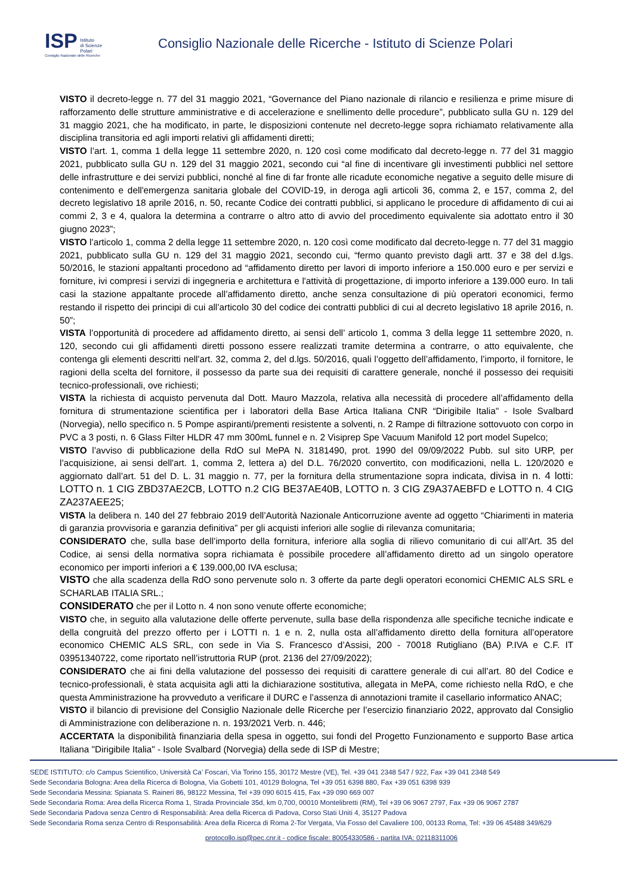ISP Istituto
di Scienze
Polari
Consiglio Nazionale delle Ricerche
Consiglio Nazionale delle Ricerche - Istituto di Scienze Polari
VISTO il decreto-legge n. 77 del 31 maggio 2021, “Governance del Piano nazionale di rilancio e resilienza e prime misure di rafforzamento delle strutture amministrative e di accelerazione e snellimento delle procedure”, pubblicato sulla GU n. 129 del 31 maggio 2021, che ha modificato, in parte, le disposizioni contenute nel decreto-legge sopra richiamato relativamente alla disciplina transitoria ed agli importi relativi gli affidamenti diretti;
VISTO l’art. 1, comma 1 della legge 11 settembre 2020, n. 120 così come modificato dal decreto-legge n. 77 del 31 maggio 2021, pubblicato sulla GU n. 129 del 31 maggio 2021, secondo cui “al fine di incentivare gli investimenti pubblici nel settore delle infrastrutture e dei servizi pubblici, nonché al fine di far fronte alle ricadute economiche negative a seguito delle misure di contenimento e dell'emergenza sanitaria globale del COVID-19, in deroga agli articoli 36, comma 2, e 157, comma 2, del decreto legislativo 18 aprile 2016, n. 50, recante Codice dei contratti pubblici, si applicano le procedure di affidamento di cui ai commi 2, 3 e 4, qualora la determina a contrarre o altro atto di avvio del procedimento equivalente sia adottato entro il 30 giugno 2023”;
VISTO l’articolo 1, comma 2 della legge 11 settembre 2020, n. 120 così come modificato dal decreto-legge n. 77 del 31 maggio 2021, pubblicato sulla GU n. 129 del 31 maggio 2021, secondo cui, “fermo quanto previsto dagli artt. 37 e 38 del d.lgs. 50/2016, le stazioni appaltanti procedono ad “affidamento diretto per lavori di importo inferiore a 150.000 euro e per servizi e forniture, ivi compresi i servizi di ingegneria e architettura e l'attività di progettazione, di importo inferiore a 139.000 euro. In tali casi la stazione appaltante procede all’affidamento diretto, anche senza consultazione di più operatori economici, fermo restando il rispetto dei principi di cui all’articolo 30 del codice dei contratti pubblici di cui al decreto legislativo 18 aprile 2016, n. 50”;
VISTA l’opportunità di procedere ad affidamento diretto, ai sensi dell’ articolo 1, comma 3 della legge 11 settembre 2020, n. 120, secondo cui gli affidamenti diretti possono essere realizzati tramite determina a contrarre, o atto equivalente, che contenga gli elementi descritti nell'art. 32, comma 2, del d.lgs. 50/2016, quali l’oggetto dell’affidamento, l’importo, il fornitore, le ragioni della scelta del fornitore, il possesso da parte sua dei requisiti di carattere generale, nonché il possesso dei requisiti tecnico-professionali, ove richiesti;
VISTA la richiesta di acquisto pervenuta dal Dott. Mauro Mazzola, relativa alla necessità di procedere all’affidamento della fornitura di strumentazione scientifica per i laboratori della Base Artica Italiana CNR “Dirigibile Italia" - Isole Svalbard (Norvegia), nello specifico n. 5 Pompe aspiranti/prementi resistente a solventi, n. 2 Rampe di filtrazione sottovuoto con corpo in PVC a 3 posti, n. 6 Glass Filter HLDR 47 mm 300mL funnel e n. 2 Visiprep Spe Vacuum Manifold 12 port model Supelco;
VISTO l’avviso di pubblicazione della RdO sul MePA N. 3181490, prot. 1990 del 09/09/2022 Pubb. sul sito URP, per l’acquisizione, ai sensi dell'art. 1, comma 2, lettera a) del D.L. 76/2020 convertito, con modificazioni, nella L. 120/2020 e aggiornato dall’art. 51 del D. L. 31 maggio n. 77, per la fornitura della strumentazione sopra indicata, divisa in n. 4 lotti: LOTTO n. 1 CIG ZBD37AE2CB, LOTTO n.2 CIG BE37AE40B, LOTTO n. 3 CIG Z9A37AEBFD e LOTTO n. 4 CIG ZA237AEE25;
VISTA la delibera n. 140 del 27 febbraio 2019 dell’Autorità Nazionale Anticorruzione avente ad oggetto “Chiarimenti in materia di garanzia provvisoria e garanzia definitiva” per gli acquisti inferiori alle soglie di rilevanza comunitaria;
CONSIDERATO che, sulla base dell’importo della fornitura, inferiore alla soglia di rilievo comunitario di cui all’Art. 35 del Codice, ai sensi della normativa sopra richiamata è possibile procedere all’affidamento diretto ad un singolo operatore economico per importi inferiori a € 139.000,00 IVA esclusa;
VISTO che alla scadenza della RdO sono pervenute solo n. 3 offerte da parte degli operatori economici CHEMIC ALS SRL e SCHARLAB ITALIA SRL.;
CONSIDERATO che per il Lotto n. 4 non sono venute offerte economiche;
VISTO che, in seguito alla valutazione delle offerte pervenute, sulla base della rispondenza alle specifiche tecniche indicate e della congruità del prezzo offerto per i LOTTI n. 1 e n. 2, nulla osta all’affidamento diretto della fornitura all’operatore economico CHEMIC ALS SRL, con sede in Via S. Francesco d’Assisi, 200 - 70018 Rutigliano (BA) P.IVA e C.F. IT 03951340722, come riportato nell’istruttoria RUP (prot. 2136 del 27/09/2022);
CONSIDERATO che ai fini della valutazione del possesso dei requisiti di carattere generale di cui all’art. 80 del Codice e tecnico-professionali, è stata acquisita agli atti la dichiarazione sostitutiva, allegata in MePA, come richiesto nella RdO, e che questa Amministrazione ha provveduto a verificare il DURC e l’assenza di annotazioni tramite il casellario informatico ANAC;
VISTO il bilancio di previsione del Consiglio Nazionale delle Ricerche per l’esercizio finanziario 2022, approvato dal Consiglio di Amministrazione con deliberazione n. n. 193/2021 Verb. n. 446;
ACCERTATA la disponibilità finanziaria della spesa in oggetto, sui fondi del Progetto Funzionamento e supporto Base artica Italiana "Dirigibile Italia" - Isole Svalbard (Norvegia) della sede di ISP di Mestre;
SEDE ISTITUTO: c/o Campus Scientifico, Università Ca’ Foscari, Via Torino 155, 30172 Mestre (VE), Tel. +39 041 2348 547 / 922, Fax +39 041 2348 549
Sede Secondaria Bologna: Area della Ricerca di Bologna, Via Gobetti 101, 40129 Bologna, Tel +39 051 6398 880, Fax +39 051 6398 939
Sede Secondaria Messina: Spianata S. Raineri 86, 98122 Messina, Tel +39 090 6015 415, Fax +39 090 669 007
Sede Secondaria Roma: Area della Ricerca Roma 1, Strada Provinciale 35d, km 0,700, 00010 Montelibretti (RM), Tel +39 06 9067 2797, Fax +39 06 9067 2787
Sede Secondaria Padova senza Centro di Responsabilità: Area della Ricerca di Padova, Corso Stati Uniti 4, 35127 Padova
Sede Secondaria Roma senza Centro di Responsabilità: Area della Ricerca di Roma 2-Tor Vergata, Via Fosso del Cavaliere 100, 00133 Roma, Tel: +39 06 45488 349/629
protocollo.isp@pec.cnr.it - codice fiscale: 80054330586 - partita IVA: 02118311006